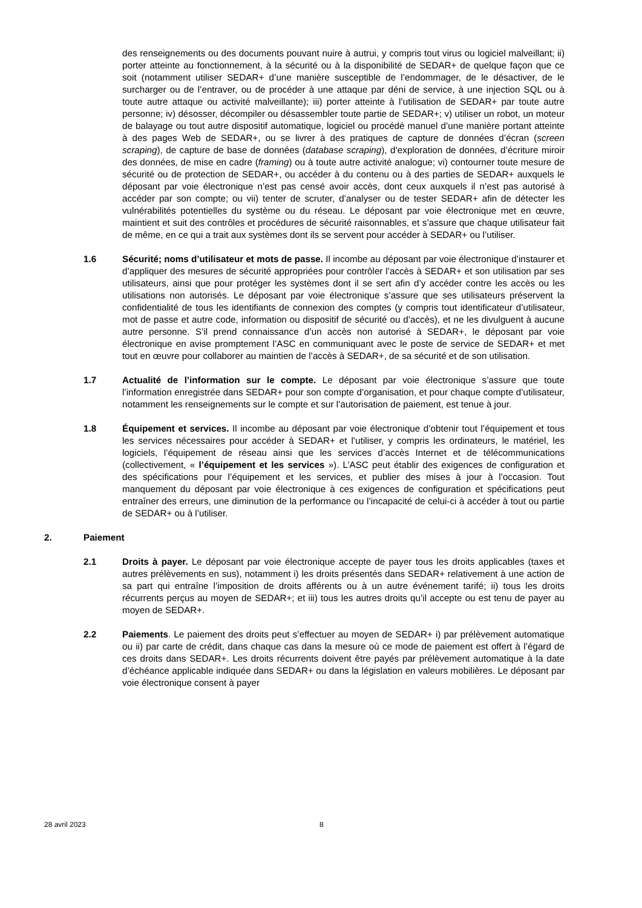des renseignements ou des documents pouvant nuire à autrui, y compris tout virus ou logiciel malveillant; ii) porter atteinte au fonctionnement, à la sécurité ou à la disponibilité de SEDAR+ de quelque façon que ce soit (notamment utiliser SEDAR+ d’une manière susceptible de l’endommager, de le désactiver, de le surcharger ou de l’entraver, ou de procéder à une attaque par déni de service, à une injection SQL ou à toute autre attaque ou activité malveillante); iii) porter atteinte à l’utilisation de SEDAR+ par toute autre personne; iv) désosser, décompiler ou désassembler toute partie de SEDAR+; v) utiliser un robot, un moteur de balayage ou tout autre dispositif automatique, logiciel ou procédé manuel d’une manière portant atteinte à des pages Web de SEDAR+, ou se livrer à des pratiques de capture de données d’écran (screen scraping), de capture de base de données (database scraping), d’exploration de données, d’écriture miroir des données, de mise en cadre (framing) ou à toute autre activité analogue; vi) contourner toute mesure de sécurité ou de protection de SEDAR+, ou accéder à du contenu ou à des parties de SEDAR+ auxquels le déposant par voie électronique n’est pas censé avoir accès, dont ceux auxquels il n’est pas autorisé à accéder par son compte; ou vii) tenter de scruter, d’analyser ou de tester SEDAR+ afin de détecter les vulnérabilités potentielles du système ou du réseau. Le déposant par voie électronique met en œuvre, maintient et suit des contrôles et procédures de sécurité raisonnables, et s’assure que chaque utilisateur fait de même, en ce qui a trait aux systèmes dont ils se servent pour accéder à SEDAR+ ou l’utiliser.
1.6 Sécurité; noms d’utilisateur et mots de passe. Il incombe au déposant par voie électronique d’instaurer et d’appliquer des mesures de sécurité appropriées pour contrôler l’accès à SEDAR+ et son utilisation par ses utilisateurs, ainsi que pour protéger les systèmes dont il se sert afin d’y accéder contre les accès ou les utilisations non autorisés. Le déposant par voie électronique s’assure que ses utilisateurs préservent la confidentialité de tous les identifiants de connexion des comptes (y compris tout identificateur d’utilisateur, mot de passe et autre code, information ou dispositif de sécurité ou d’accès), et ne les divulguent à aucune autre personne. S’il prend connaissance d’un accès non autorisé à SEDAR+, le déposant par voie électronique en avise promptement l’ASC en communiquant avec le poste de service de SEDAR+ et met tout en œuvre pour collaborer au maintien de l’accès à SEDAR+, de sa sécurité et de son utilisation.
1.7 Actualité de l’information sur le compte. Le déposant par voie électronique s’assure que toute l’information enregistrée dans SEDAR+ pour son compte d’organisation, et pour chaque compte d’utilisateur, notamment les renseignements sur le compte et sur l’autorisation de paiement, est tenue à jour.
1.8 Équipement et services. Il incombe au déposant par voie électronique d’obtenir tout l’équipement et tous les services nécessaires pour accéder à SEDAR+ et l’utiliser, y compris les ordinateurs, le matériel, les logiciels, l’équipement de réseau ainsi que les services d’accès Internet et de télécommunications (collectivement, « l’équipement et les services »). L’ASC peut établir des exigences de configuration et des spécifications pour l’équipement et les services, et publier des mises à jour à l’occasion. Tout manquement du déposant par voie électronique à ces exigences de configuration et spécifications peut entraîner des erreurs, une diminution de la performance ou l’incapacité de celui-ci à accéder à tout ou partie de SEDAR+ ou à l’utiliser.
2. Paiement
2.1 Droits à payer. Le déposant par voie électronique accepte de payer tous les droits applicables (taxes et autres prélèvements en sus), notamment i) les droits présentés dans SEDAR+ relativement à une action de sa part qui entraîne l’imposition de droits afférents ou à un autre événement tarifé; ii) tous les droits récurrents perçus au moyen de SEDAR+; et iii) tous les autres droits qu’il accepte ou est tenu de payer au moyen de SEDAR+.
2.2 Paiements. Le paiement des droits peut s’effectuer au moyen de SEDAR+ i) par prélèvement automatique ou ii) par carte de crédit, dans chaque cas dans la mesure où ce mode de paiement est offert à l’égard de ces droits dans SEDAR+. Les droits récurrents doivent être payés par prélèvement automatique à la date d’échéance applicable indiquée dans SEDAR+ ou dans la législation en valeurs mobilières. Le déposant par voie électronique consent à payer
28 avril 2023 8